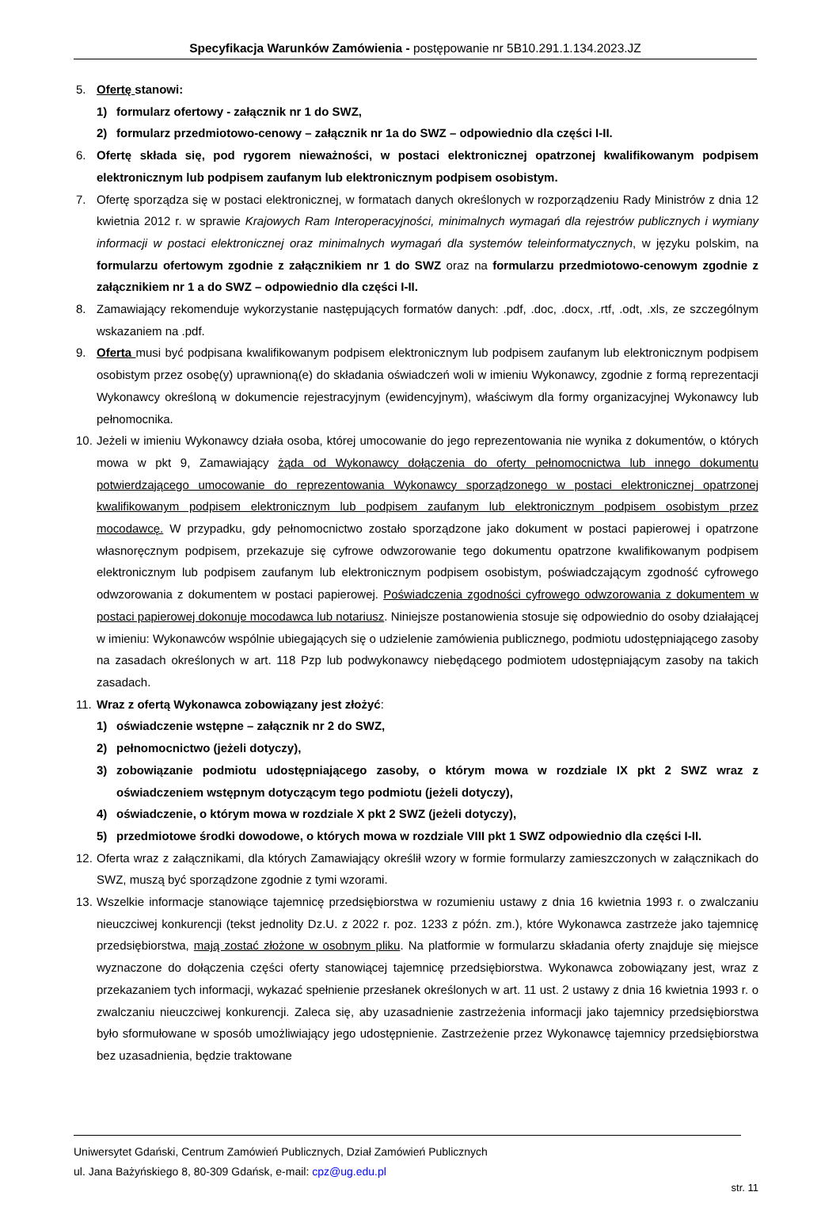Specyfikacja Warunków Zamówienia - postępowanie nr 5B10.291.1.134.2023.JZ
5. Ofertę stanowi:
1) formularz ofertowy - załącznik nr 1 do SWZ,
2) formularz przedmiotowo-cenowy – załącznik nr 1a do SWZ – odpowiednio dla części I-II.
6. Ofertę składa się, pod rygorem nieważności, w postaci elektronicznej opatrzonej kwalifikowanym podpisem elektronicznym lub podpisem zaufanym lub elektronicznym podpisem osobistym.
7. Ofertę sporządza się w postaci elektronicznej, w formatach danych określonych w rozporządzeniu Rady Ministrów z dnia 12 kwietnia 2012 r. w sprawie Krajowych Ram Interoperacyjności, minimalnych wymagań dla rejestrów publicznych i wymiany informacji w postaci elektronicznej oraz minimalnych wymagań dla systemów teleinformatycznych, w języku polskim, na formularzu ofertowym zgodnie z załącznikiem nr 1 do SWZ oraz na formularzu przedmiotowo-cenowym zgodnie z załącznikiem nr 1 a do SWZ – odpowiednio dla części I-II.
8. Zamawiający rekomenduje wykorzystanie następujących formatów danych: .pdf, .doc, .docx, .rtf, .odt, .xls, ze szczególnym wskazaniem na .pdf.
9. Oferta musi być podpisana kwalifikowanym podpisem elektronicznym lub podpisem zaufanym lub elektronicznym podpisem osobistym przez osobę(y) uprawnioną(e) do składania oświadczeń woli w imieniu Wykonawcy, zgodnie z formą reprezentacji Wykonawcy określoną w dokumencie rejestracyjnym (ewidencyjnym), właściwym dla formy organizacyjnej Wykonawcy lub pełnomocnika.
10. Jeżeli w imieniu Wykonawcy działa osoba, której umocowanie do jego reprezentowania nie wynika z dokumentów, o których mowa w pkt 9, Zamawiający żąda od Wykonawcy dołączenia do oferty pełnomocnictwa lub innego dokumentu potwierdzającego umocowanie do reprezentowania Wykonawcy sporządzonego w postaci elektronicznej opatrzonej kwalifikowanym podpisem elektronicznym lub podpisem zaufanym lub elektronicznym podpisem osobistym przez mocodawcę. W przypadku, gdy pełnomocnictwo zostało sporządzone jako dokument w postaci papierowej i opatrzone własnoręcznym podpisem, przekazuje się cyfrowe odwzorowanie tego dokumentu opatrzone kwalifikowanym podpisem elektronicznym lub podpisem zaufanym lub elektronicznym podpisem osobistym, poświadczającym zgodność cyfrowego odwzorowania z dokumentem w postaci papierowej. Poświadczenia zgodności cyfrowego odwzorowania z dokumentem w postaci papierowej dokonuje mocodawca lub notariusz. Niniejsze postanowienia stosuje się odpowiednio do osoby działającej w imieniu: Wykonawców wspólnie ubiegających się o udzielenie zamówienia publicznego, podmiotu udostępniającego zasoby na zasadach określonych w art. 118 Pzp lub podwykonawcy niebędącego podmiotem udostępniającym zasoby na takich zasadach.
11. Wraz z ofertą Wykonawca zobowiązany jest złożyć:
1) oświadczenie wstępne – załącznik nr 2 do SWZ,
2) pełnomocnictwo (jeżeli dotyczy),
3) zobowiązanie podmiotu udostępniającego zasoby, o którym mowa w rozdziale IX pkt 2 SWZ wraz z oświadczeniem wstępnym dotyczącym tego podmiotu (jeżeli dotyczy),
4) oświadczenie, o którym mowa w rozdziale X pkt 2 SWZ (jeżeli dotyczy),
5) przedmiotowe środki dowodowe, o których mowa w rozdziale VIII pkt 1 SWZ odpowiednio dla części I-II.
12. Oferta wraz z załącznikami, dla których Zamawiający określił wzory w formie formularzy zamieszczonych w załącznikach do SWZ, muszą być sporządzone zgodnie z tymi wzorami.
13. Wszelkie informacje stanowiące tajemnicę przedsiębiorstwa w rozumieniu ustawy z dnia 16 kwietnia 1993 r. o zwalczaniu nieuczciwej konkurencji (tekst jednolity Dz.U. z 2022 r. poz. 1233 z późn. zm.), które Wykonawca zastrzeże jako tajemnicę przedsiębiorstwa, mają zostać złożone w osobnym pliku. Na platformie w formularzu składania oferty znajduje się miejsce wyznaczone do dołączenia części oferty stanowiącej tajemnicę przedsiębiorstwa. Wykonawca zobowiązany jest, wraz z przekazaniem tych informacji, wykazać spełnienie przesłanek określonych w art. 11 ust. 2 ustawy z dnia 16 kwietnia 1993 r. o zwalczaniu nieuczciwej konkurencji. Zaleca się, aby uzasadnienie zastrzeżenia informacji jako tajemnicy przedsiębiorstwa było sformułowane w sposób umożliwiający jego udostępnienie. Zastrzeżenie przez Wykonawcę tajemnicy przedsiębiorstwa bez uzasadnienia, będzie traktowane
Uniwersytet Gdański, Centrum Zamówień Publicznych, Dział Zamówień Publicznych
ul. Jana Bażyńskiego 8, 80-309 Gdańsk, e-mail: cpz@ug.edu.pl
str. 11